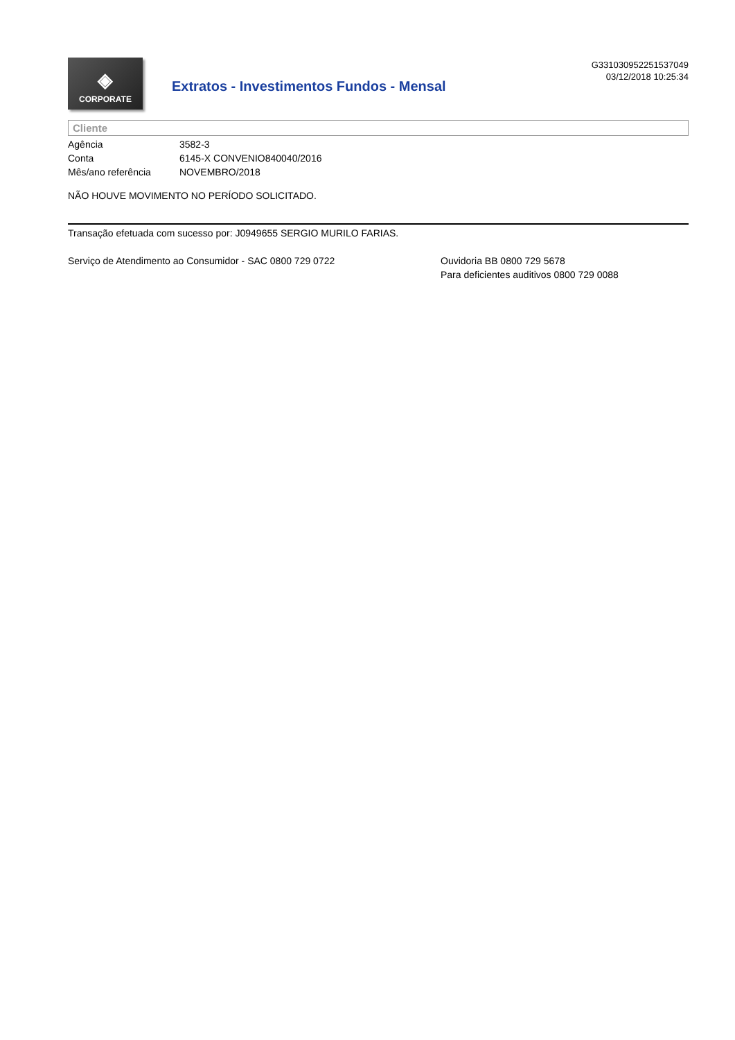◈
CORPORATE
Extratos - Investimentos Fundos - Mensal
G331030952251537049
03/12/2018 10:25:34
Cliente
| Agência | 3582-3 |
| Conta | 6145-X CONVENIO840040/2016 |
| Mês/ano referência | NOVEMBRO/2018 |
NÃO HOUVE MOVIMENTO NO PERÍODO SOLICITADO.
Transação efetuada com sucesso por: J0949655 SERGIO MURILO FARIAS.
Serviço de Atendimento ao Consumidor - SAC 0800 729 0722 Ouvidoria BB 0800 729 5678
Para deficientes auditivos 0800 729 0088